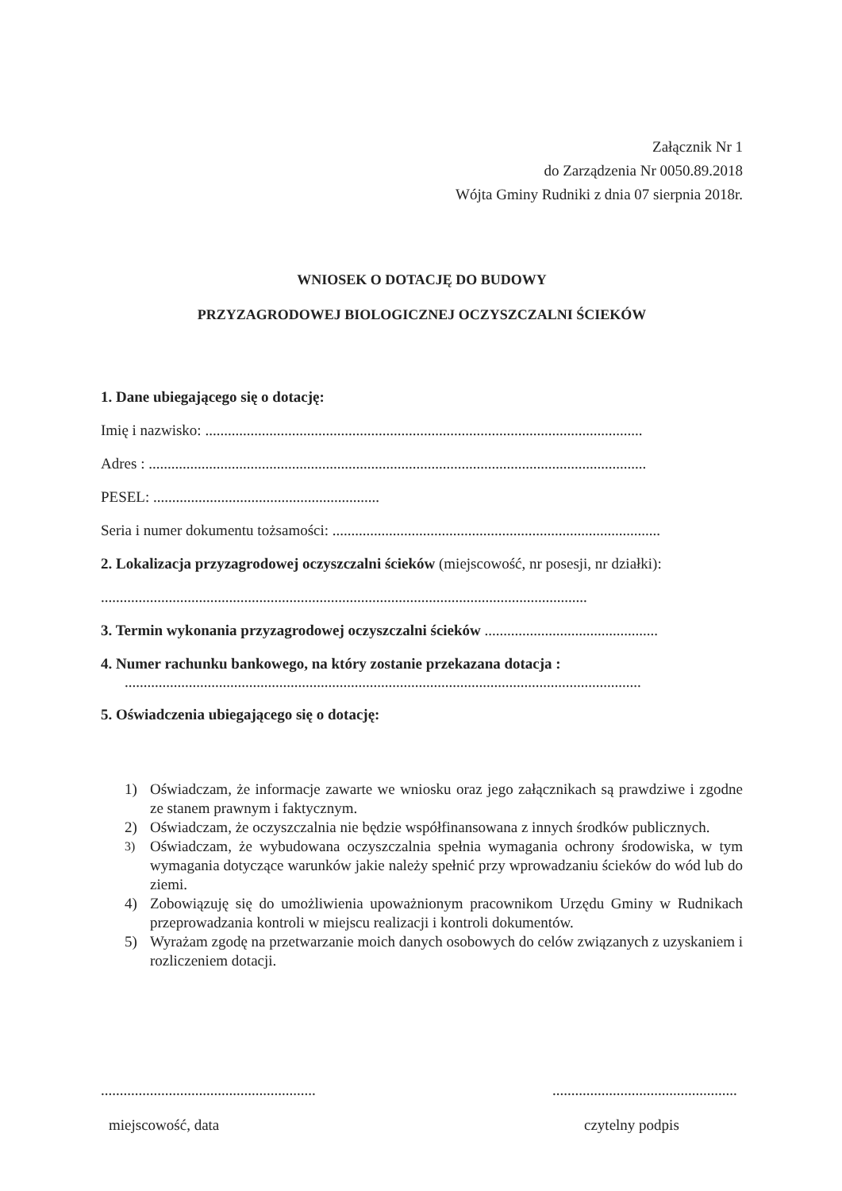Załącznik Nr 1
do Zarządzenia Nr 0050.89.2018
Wójta Gminy Rudniki z dnia 07 sierpnia 2018r.
WNIOSEK O DOTACJĘ DO BUDOWY
PRZYZAGRODOWEJ BIOLOGICZNEJ OCZYSZCZALNI ŚCIEKÓW
1. Dane ubiegającego się o dotację:
Imię i nazwisko: ....................................................................................................................
Adres : ....................................................................................................................................
PESEL: ............................................................
Seria i numer dokumentu tożsamości: .......................................................................................
2. Lokalizacja przyzagrodowej oczyszczalni ścieków (miejscowość, nr posesji, nr działki):
.................................................................................................................................
3. Termin wykonania przyzagrodowej oczyszczalni ścieków ..............................................
4. Numer rachunku bankowego, na który zostanie przekazana dotacja :
.........................................................................................................................................
5. Oświadczenia ubiegającego się o dotację:
1) Oświadczam, że informacje zawarte we wniosku oraz jego załącznikach są prawdziwe i zgodne ze stanem prawnym i faktycznym.
2) Oświadczam, że oczyszczalnia nie będzie współfinansowana z innych środków publicznych.
<sup>3)</sup> Oświadczam, że wybudowana oczyszczalnia spełnia wymagania ochrony środowiska, w tym wymagania dotyczące warunków jakie należy spełnić przy wprowadzaniu ścieków do wód lub do ziemi.
4) Zobowiązuję się do umożliwienia upoważnionym pracownikom Urzędu Gminy w Rudnikach przeprowadzania kontroli w miejscu realizacji i kontroli dokumentów.
5) Wyrażam zgodę na przetwarzanie moich danych osobowych do celów związanych z uzyskaniem i rozliczeniem dotacji.
.........................................................
miejscowość, data
.................................................
czytelny podpis